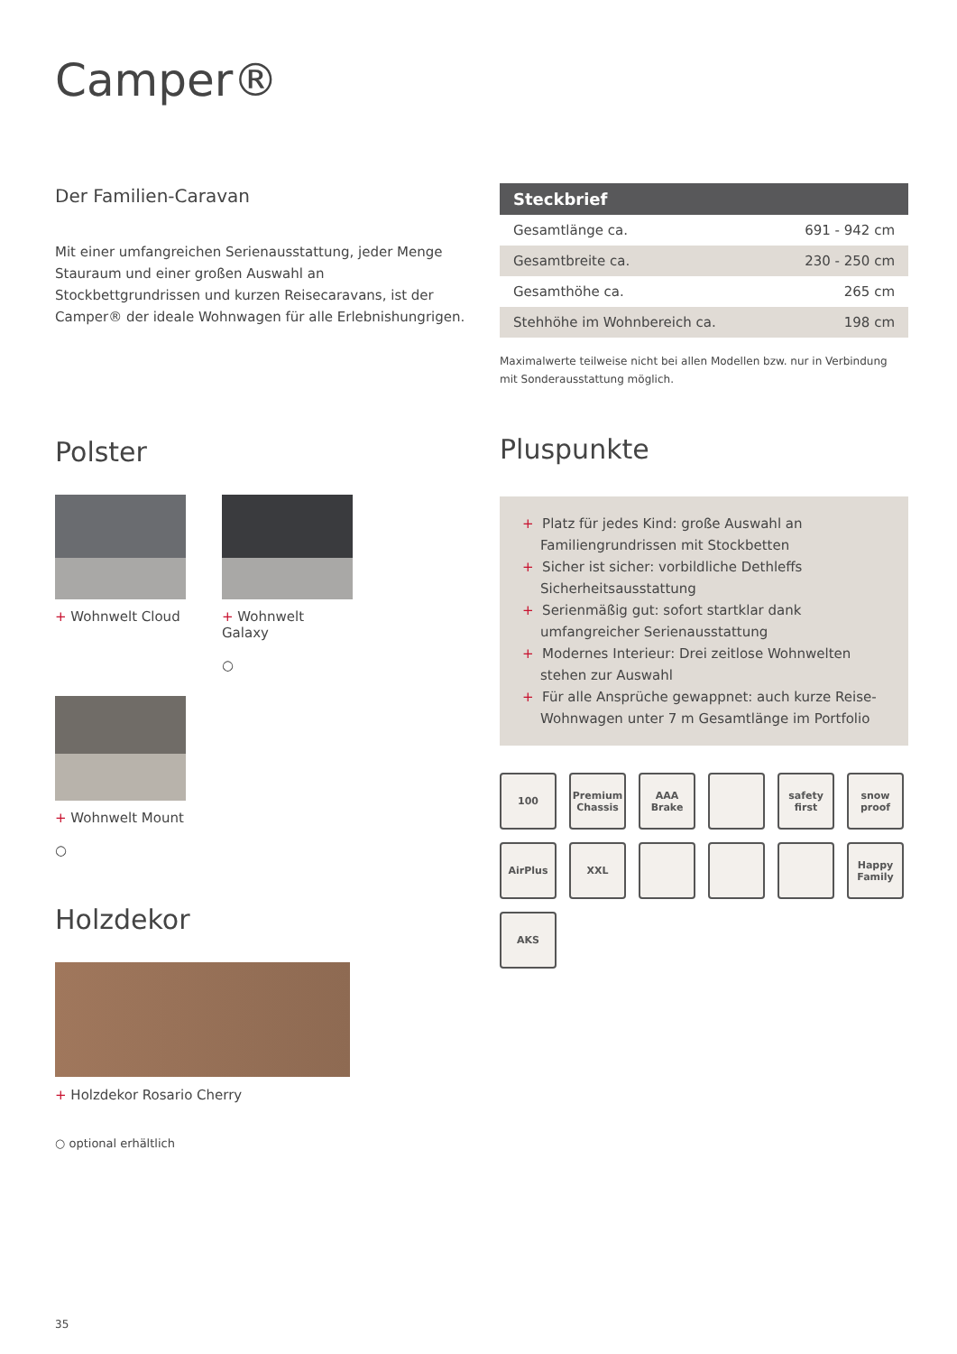Camper®
Der Familien-Caravan
Mit einer umfangreichen Serienausstattung, jeder Menge Stauraum und einer großen Auswahl an Stockbettgrundrissen und kurzen Reisecaravans, ist der Camper® der ideale Wohnwagen für alle Erlebnishungrigen.
Polster
+ Wohnwelt Cloud
+ Wohnwelt Galaxy
○
+ Wohnwelt Mount
○
Holzdekor
+ Holzdekor Rosario Cherry
○ optional erhältlich
| Steckbrief | |
| --- | --- |
| Gesamtlänge ca. | 691 - 942 cm |
| Gesamtbreite ca. | 230 - 250 cm |
| Gesamthöhe ca. | 265 cm |
| Stehhöhe im Wohnbereich ca. | 198 cm |
Maximalwerte teilweise nicht bei allen Modellen bzw. nur in Verbindung mit Sonderausstattung möglich.
Pluspunkte
+ Platz für jedes Kind: große Auswahl an Familiengrundrissen mit Stockbetten
+ Sicher ist sicher: vorbildliche Dethleffs Sicherheitsausstattung
+ Serienmäßig gut: sofort startklar dank umfangreicher Serienausstattung
+ Modernes Interieur: Drei zeitlose Wohnwelten stehen zur Auswahl
+ Für alle Ansprüche gewappnet: auch kurze Reise-Wohnwagen unter 7 m Gesamtlänge im Portfolio
100
Premium Chassis
AAA Brake
safety first
snow proof
AirPlus
XXL
Happy Family
AKS
35